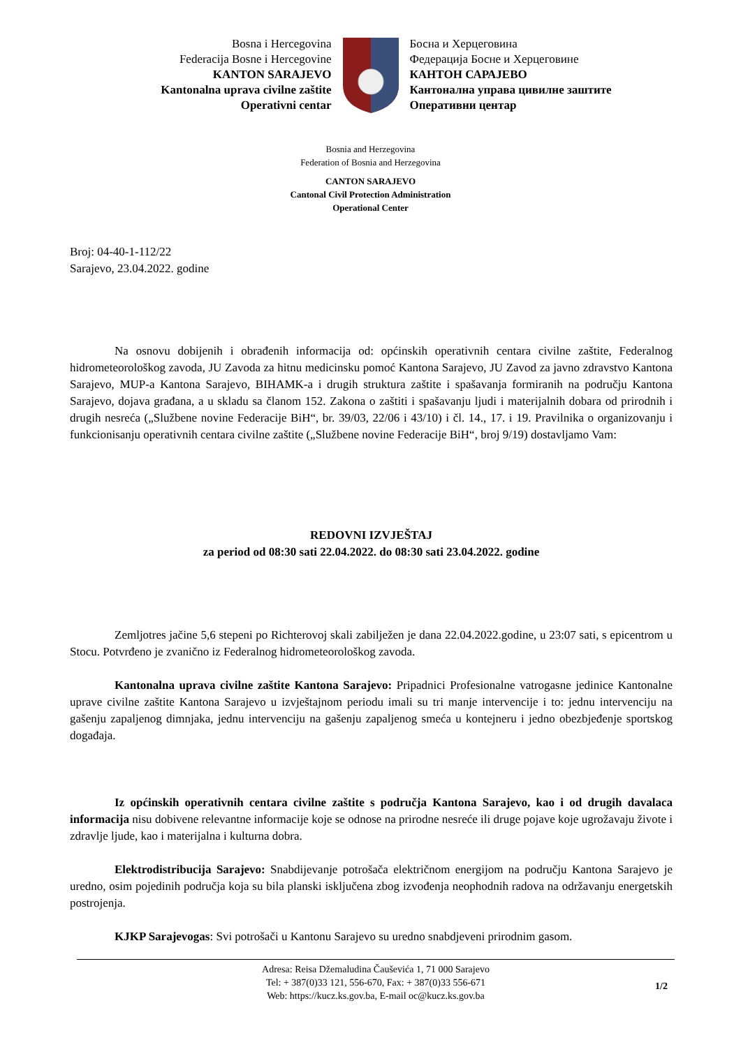Bosna i Hercegovina
Federacija Bosne i Hercegovine
KANTON SARAJEVO
Kantonalna uprava civilne zaštite
Operativni centar
Босна и Херцеговина
Федерација Босне и Херцеговине
КАНТОН САРАЈЕВО
Кантонална управа цивилне заштите
Оперативни центар
Bosnia and Herzegovina
Federation of Bosnia and Herzegovina
CANTON SARAJEVO
Cantonal Civil Protection Administration
Operational Center
Broj: 04-40-1-112/22
Sarajevo, 23.04.2022. godine
Na osnovu dobijenih i obrađenih informacija od: općinskih operativnih centara civilne zaštite, Federalnog hidrometeorološkog zavoda, JU Zavoda za hitnu medicinsku pomoć Kantona Sarajevo, JU Zavod za javno zdravstvo Kantona Sarajevo, MUP-a Kantona Sarajevo, BIHAMK-a i drugih struktura zaštite i spašavanja formiranih na području Kantona Sarajevo, dojava građana, a u skladu sa članom 152. Zakona o zaštiti i spašavanju ljudi i materijalnih dobara od prirodnih i drugih nesreća („Službene novine Federacije BiH“, br. 39/03, 22/06 i 43/10) i čl. 14., 17. i 19. Pravilnika o organizovanju i funkcionisanju operativnih centara civilne zaštite („Službene novine Federacije BiH“, broj 9/19) dostavljamo Vam:
REDOVNI IZVJEŠTAJ
za period od 08:30 sati 22.04.2022. do 08:30 sati 23.04.2022. godine
Zemljotres jačine 5,6 stepeni po Richterovoj skali zabilježen je dana 22.04.2022.godine, u 23:07 sati, s epicentrom u Stocu. Potvrđeno je zvanično iz Federalnog hidrometeorološkog zavoda.
Kantonalna uprava civilne zaštite Kantona Sarajevo: Pripadnici Profesionalne vatrogasne jedinice Kantonalne uprave civilne zaštite Kantona Sarajevo u izvještajnom periodu imali su tri manje intervencije i to: jednu intervenciju na gašenju zapaljenog dimnjaka, jednu intervenciju na gašenju zapaljenog smeća u kontejneru i jedno obezbjeđenje sportskog događaja.
Iz općinskih operativnih centara civilne zaštite s područja Kantona Sarajevo, kao i od drugih davalaca informacija nisu dobivene relevantne informacije koje se odnose na prirodne nesreće ili druge pojave koje ugrožavaju živote i zdravlje ljude, kao i materijalna i kulturna dobra.
Elektrodistribucija Sarajevo: Snabdijevanje potrošača električnom energijom na području Kantona Sarajevo je uredno, osim pojedinih područja koja su bila planski isključena zbog izvođenja neophodnih radova na održavanju energetskih postrojenja.
KJKP Sarajevogas: Svi potrošači u Kantonu Sarajevo su uredno snabdjeveni prirodnim gasom.
Adresa: Reisa Džemaludina Čauševića 1, 71 000 Sarajevo
Tel: + 387(0)33 121, 556-670, Fax: + 387(0)33 556-671
Web: https://kucz.ks.gov.ba, E-mail oc@kucz.ks.gov.ba
1/2